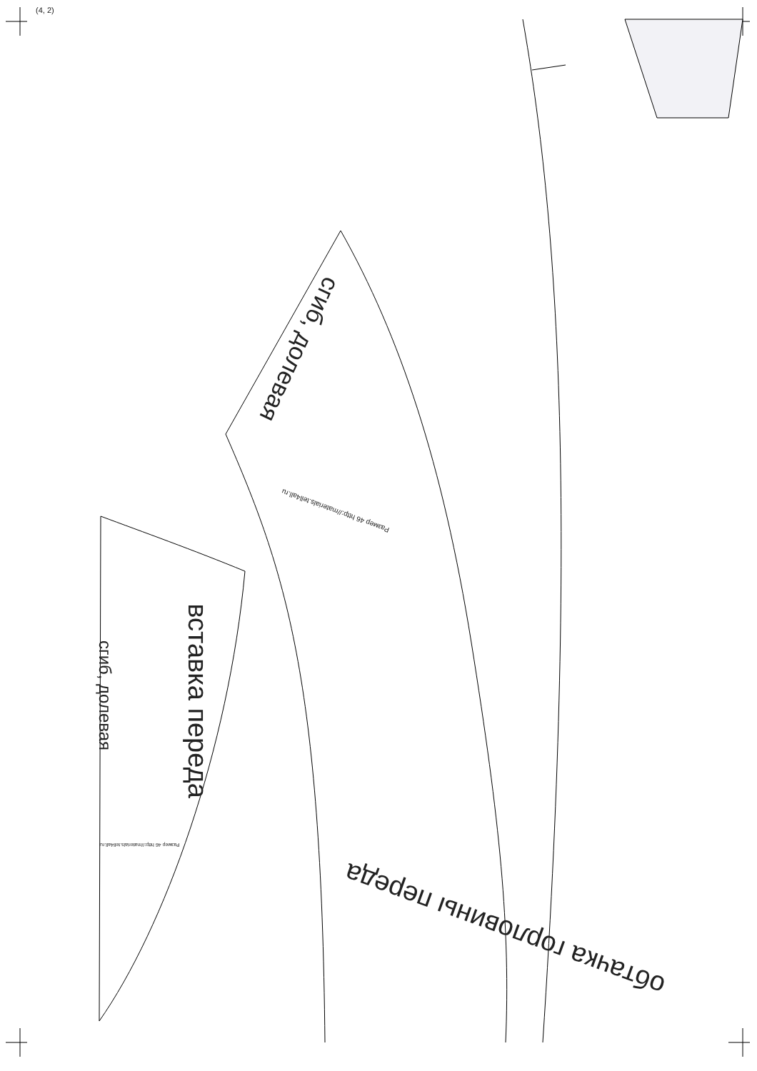(4, 2)
сгиб, долевая
вставка переда
сгиб, долевая
обтачка горловины переда
Размер 46 http://materials.tell4all.ru
Размер 46 http://materials.tell4all.ru